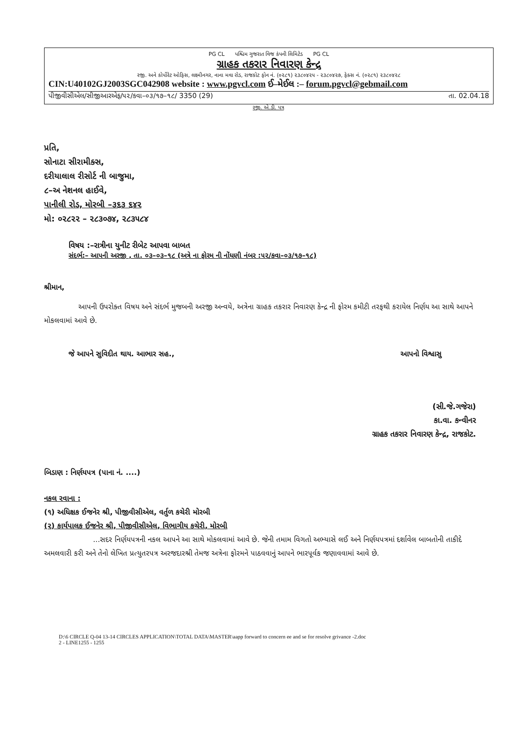PG CL પશ્ચિમ ગુજરાત વિજ કંપની લિમિટેડ PG CL
ગ્રાહક તકરાર નિવારણ કેન્દ્ર
રજી. અને કોર્પોરેટ ઓફિસ, લક્ષ્મીનગર, નાના મવા રોડ, રાજકોટ ફોન નં. (૦૨૮૧) ૨૩૮૦૪૨૫ - ૨૩૮૦૪૨૭, ફેક્સ નં. (૦૨૮૧) ૨૩૮૦૪૨૮
CIN:U40102GJ2003SGC042908 website : www.pgvcl.com ઈ–મેઈલ :– forum.pgvcl@gebmail.com
પીજીવીસીએલ/સીજીઆરએફ/૫૨/કવા–૦૩/૧૭–૧૮/ 3350 (29) તા. 02.04.18
રજી. એ.ડી. પત્ર
પ્રતિ,
સોનાટા સીરામીક્સ,
દરીયાલાલ રીસોર્ટ ની બાજુમા,
૮–અ નેશનલ હાઈવે,
પાનીલી રોડ, મોરબી –૩૬૩ ૬૪૨
મો: ૦૨૮૨૨ – ૨૮૩૦૭૪, ૨૮૩૫૮૪
વિષય :–રાત્રીના યુનીટ રીબેટ આપવા બાબત
સંદર્ભ:– આપની અરજી , તા. ૦૩–૦૩–૧૮ (અત્રે ના ફોરમ ની નોંધણી નંબર :૫૨/કવા–૦૩/૧૭–૧૮)
શ્રીમાન,
આપની ઉપરોક્ત વિષય અને સંદર્ભ મુજબની અરજી અન્વયે, અત્રેના ગ્રાહક તકરાર નિવારણ કેન્દ્ર ની ફોરમ કમીટી તરફથી કરાયેલ નિર્ણય આ સાથે આપને મોકલવામાં આવે છે.
જે આપને સુવિદીત થાય. આભાર સહ., આપનો વિશ્વાસુ
(સી.જે.ગજેરા)
કા.વા. કન્વીનર
ગ્રાહક તકરાર નિવારણ કેન્દ્ર, રાજકોટ.
બિડાણ : નિર્ણયપત્ર (પાના નં. ....)
નકલ રવાના :
(૧) અધિક્ષક ઈજનેર શ્રી, પીજીવીસીએલ, વર્તુળ કચેરી મોરબી
(૨) કાર્યપાલક ઈજનેર શ્રી, પીજીવીસીએલ, વિભાગીય કચેરી, મોરબી
...સદર નિર્ણયપત્રની નકલ આપને આ સાથે મોકલવામાં આવે છે. જેની તમામ વિગતો અભ્યાસે લઈ અને નિર્ણયપત્રમાં દર્શાવેલ બાબતોની તાકીદે અમલવારી કરી અને તેનો લેખિત પ્રત્યુતરપત્ર અરજદારશ્રી તેમજ અત્રેના ફોરમને પાઠવવાનું આપને ભારપૂર્વક જણાવવામાં આવે છે.
D:\6 CIRCLE Q-04 13-14 CIRCLES APPLICATION\TOTAL DATA\MASTER\aapp forward to concern ee and se for resolve grivance -2.doc
2 - LINE1255 - 1255